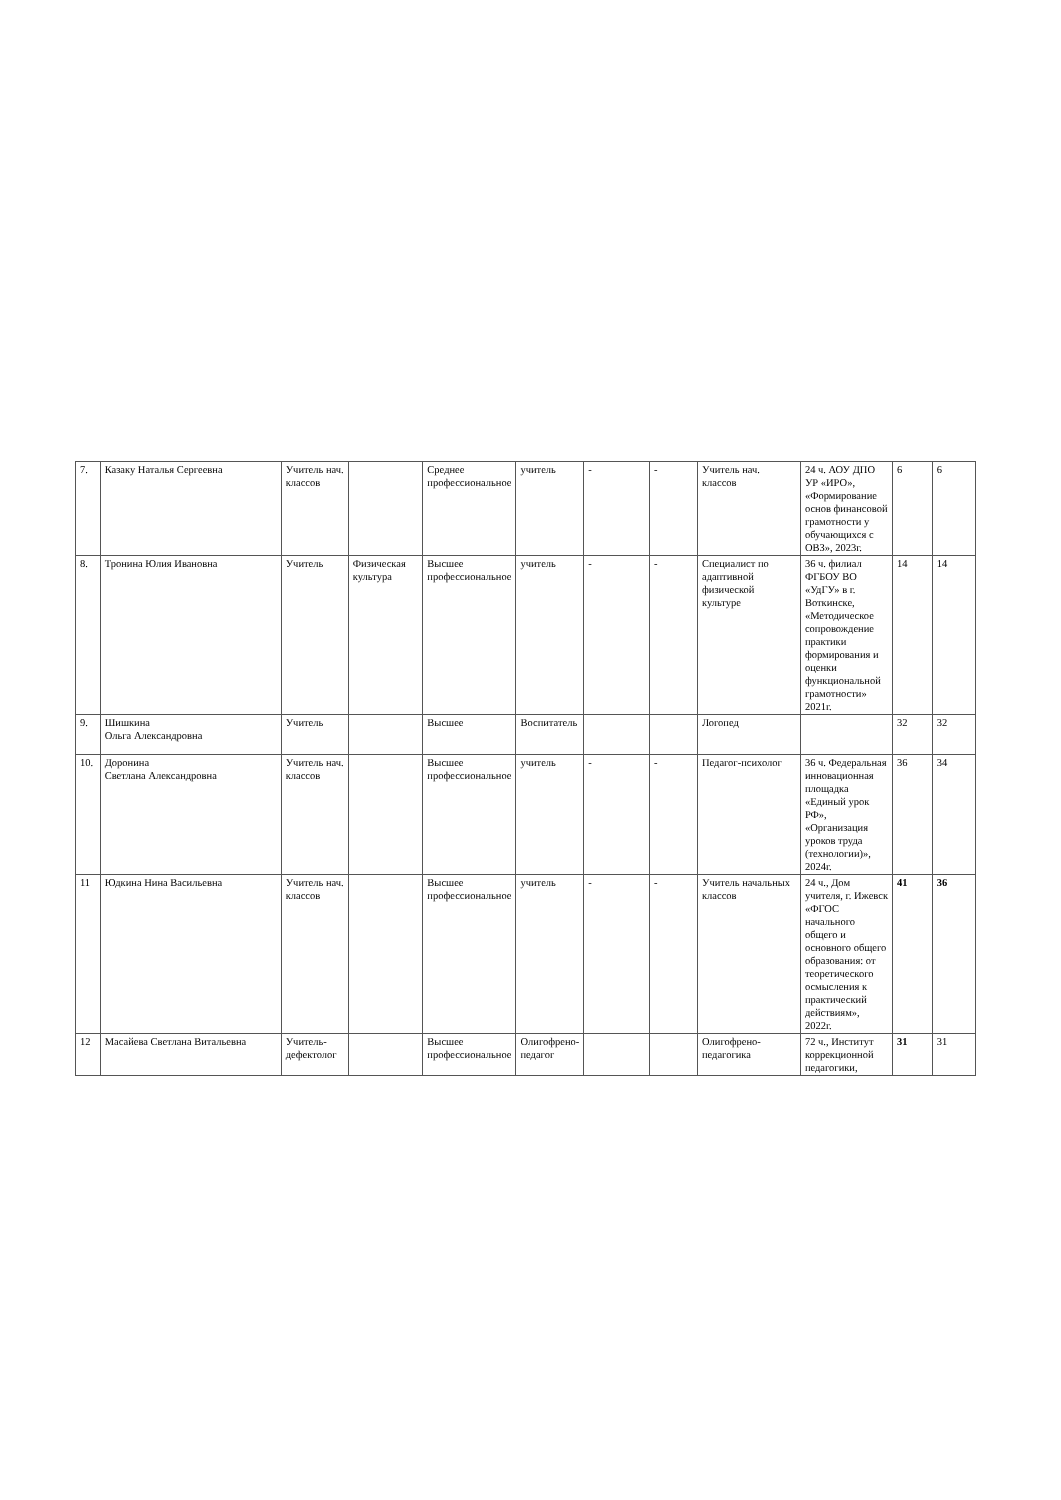| 7. | Казаку Наталья Сергеевна | Учитель нач. классов | | Среднее профессиональное | учитель | - | - | Учитель нач. классов | 24 ч. АОУ ДПО УР «ИРО», «Формирование основ финансовой грамотности у обучающихся с ОВЗ», 2023г. | 6 | 6 |
| 8. | Тронина Юлия Ивановна | Учитель | Физическая культура | Высшее профессиональное | учитель | - | - | Специалист по адаптивной физической культуре | 36 ч. филиал ФГБОУ ВО «УдГУ» в г. Воткинске, «Методическое сопровождение практики формирования и оценки функциональной грамотности» 2021г. | 14 | 14 |
| 9. | Шишкина Ольга Александровна | Учитель | | Высшее | Воспитатель | | | Логопед | | 32 | 32 |
| 10. | Доронина Светлана Александровна | Учитель нач. классов | | Высшее профессиональное | учитель | - | - | Педагог-психолог | 36 ч. Федеральная инновационная площадка «Единый урок РФ», «Организация уроков труда (технологии)», 2024г. | 36 | 34 |
| 11 | Юдкина Нина Васильевна | Учитель нач. классов | | Высшее профессиональное | учитель | - | - | Учитель начальных классов | 24 ч., Дом учителя, г. Ижевск «ФГОС начального общего и основного общего образования: от теоретического осмысления к практический действиям», 2022г. | 41 | 36 |
| 12 | Масайева Светлана Витальевна | Учитель-дефектолог | | Высшее профессиональное | Олигофрено-педагог | | | Олигофрено-педагогика | 72 ч., Институт коррекционной педагогики, | 31 | 31 |